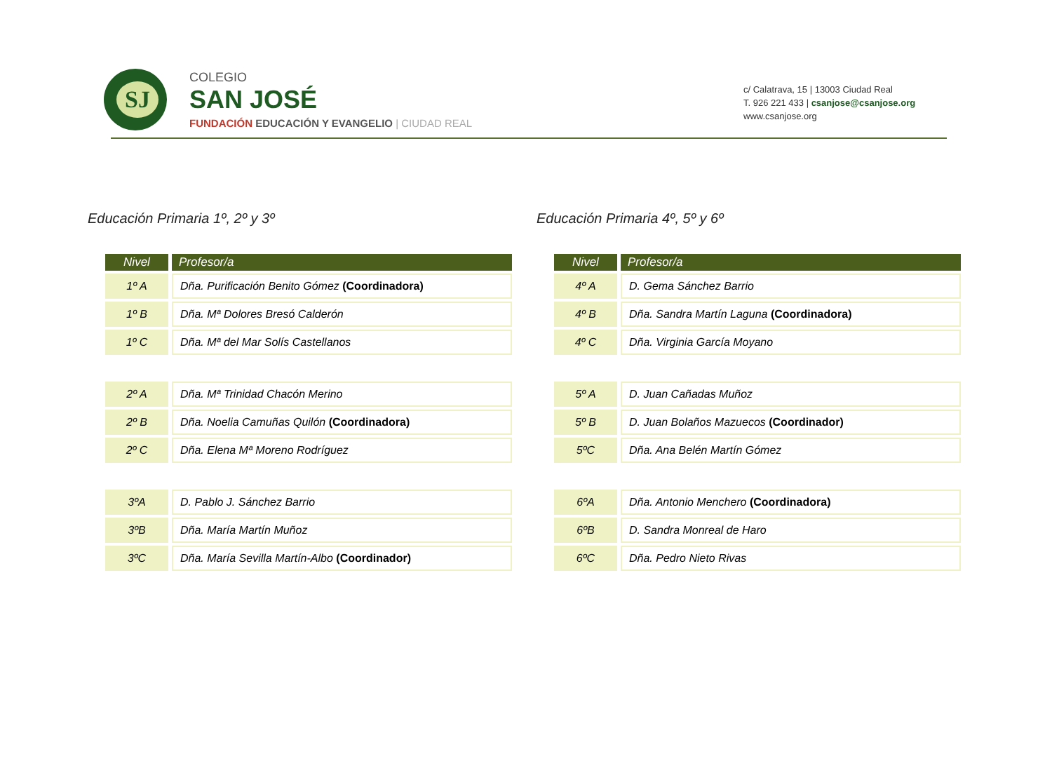SJ
COLEGIO
SAN JOSÉ
FUNDACIÓN EDUCACIÓN Y EVANGELIO | CIUDAD REAL
c/ Calatrava, 15 | 13003 Ciudad Real
T. 926 221 433 | csanjose@csanjose.org
www.csanjose.org
Educación Primaria 1º, 2º y 3º
| Nivel | Profesor/a |
| --- | --- |
| 1º A | Dña. Purificación Benito Gómez (Coordinadora) |
| 1º B | Dña. Mª Dolores Bresó Calderón |
| 1º C | Dña. Mª del Mar Solís Castellanos |
| 2º A | Dña. Mª Trinidad Chacón Merino |
| 2º B | Dña. Noelia Camuñas Quilón (Coordinadora) |
| 2º C | Dña. Elena Mª Moreno Rodríguez |
| 3ºA | D. Pablo J. Sánchez Barrio |
| 3ºB | Dña. María Martín Muñoz |
| 3ºC | Dña. María Sevilla Martín-Albo (Coordinador) |
Educación Primaria 4º, 5º y 6º
| Nivel | Profesor/a |
| --- | --- |
| 4º A | D. Gema Sánchez Barrio |
| 4º B | Dña. Sandra Martín Laguna (Coordinadora) |
| 4º C | Dña. Virginia García Moyano |
| 5º A | D. Juan Cañadas Muñoz |
| 5º B | D. Juan Bolaños Mazuecos (Coordinador) |
| 5ºC | Dña. Ana Belén Martín Gómez |
| 6ºA | Dña. Antonio Menchero (Coordinadora) |
| 6ºB | D. Sandra Monreal de Haro |
| 6ºC | Dña. Pedro Nieto Rivas |